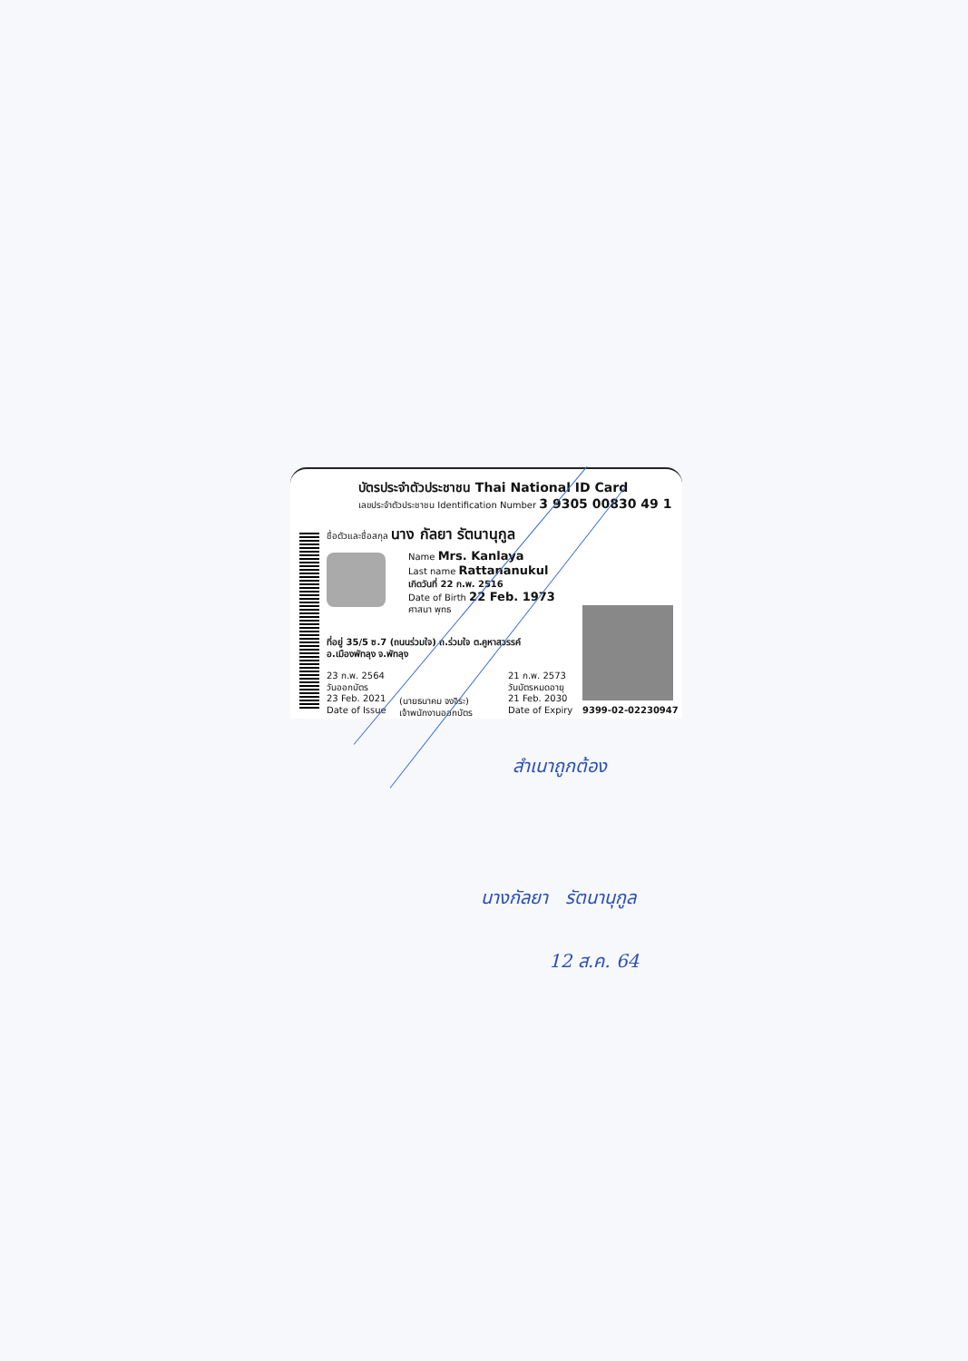บัตรประจำตัวประชาชน Thai National ID Card
เลขประจำตัวประชาชน Identification Number 3 9305 00830 49 1
ชื่อตัวและชื่อสกุล นาง กัลยา รัตนานุกูล
Name Mrs. Kanlaya
Last name Rattananukul
เกิดวันที่ 22 ก.พ. 2516
Date of Birth 22 Feb. 1973
ศาสนา พุทธ
ที่อยู่ 35/5 ซ.7 (ถนนร่วมใจ) ถ.ร่วมใจ ต.คูหาสวรรค์
อ.เมืองพัทลุง จ.พัทลุง
23 ก.พ. 2564
วันออกบัตร
23 Feb. 2021
Date of Issue
(นายธนาคม จงจิระ)
เจ้าพนักงานออกบัตร
21 ก.พ. 2573
วันบัตรหมดอายุ
21 Feb. 2030
Date of Expiry
9399-02-02230947
สำเนาถูกต้อง
นางกัลยา รัตนานุกูล
12 ส.ค. 64